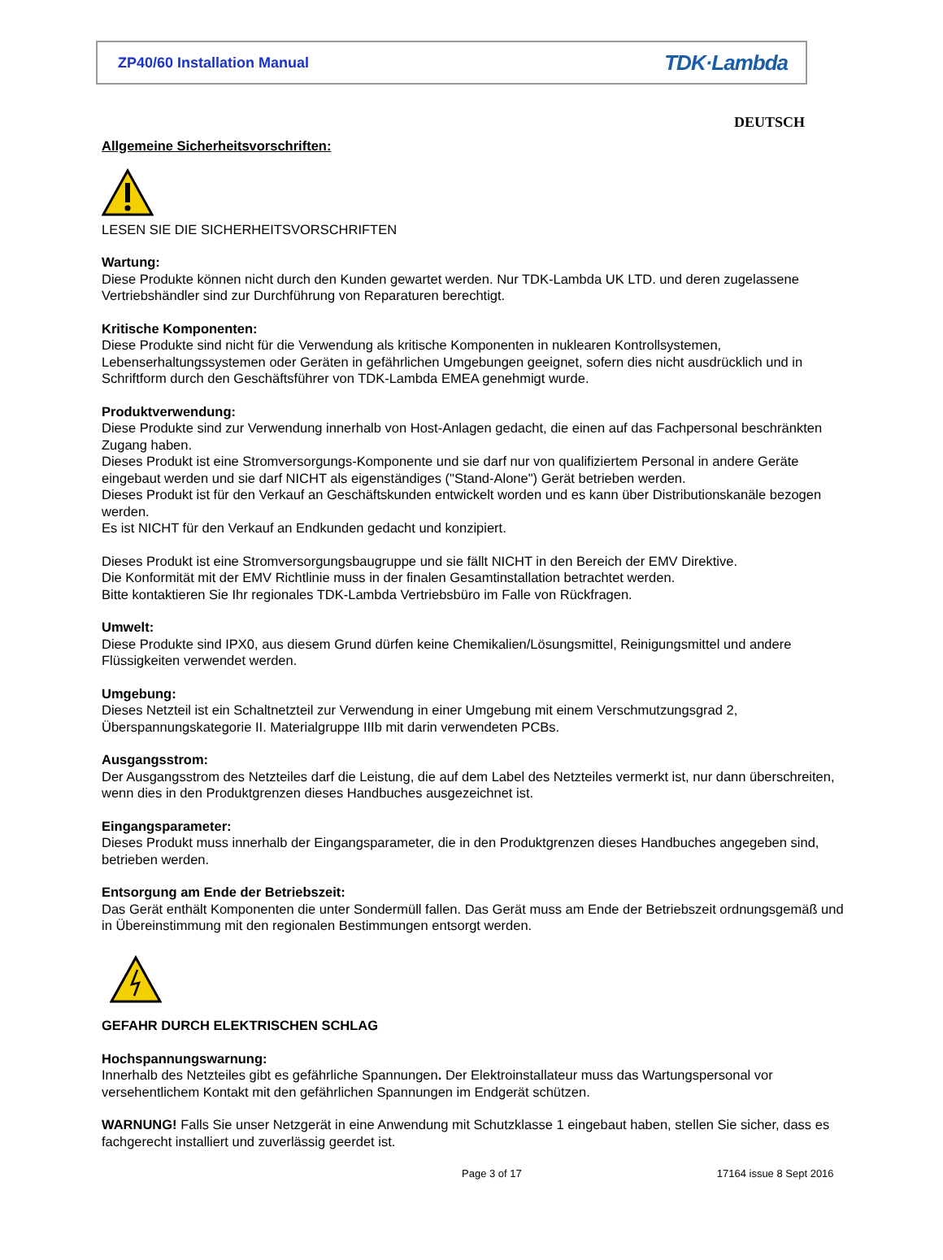ZP40/60 Installation Manual TDK·Lambda
DEUTSCH
Allgemeine Sicherheitsvorschriften:
LESEN SIE DIE SICHERHEITSVORSCHRIFTEN
Wartung:
Diese Produkte können nicht durch den Kunden gewartet werden. Nur TDK-Lambda UK LTD. und deren zugelassene Vertriebshändler sind zur Durchführung von Reparaturen berechtigt.
Kritische Komponenten:
Diese Produkte sind nicht für die Verwendung als kritische Komponenten in nuklearen Kontrollsystemen, Lebenserhaltungssystemen oder Geräten in gefährlichen Umgebungen geeignet, sofern dies nicht ausdrücklich und in Schriftform durch den Geschäftsführer von TDK-Lambda EMEA genehmigt wurde.
Produktverwendung:
Diese Produkte sind zur Verwendung innerhalb von Host-Anlagen gedacht, die einen auf das Fachpersonal beschränkten Zugang haben.
Dieses Produkt ist eine Stromversorgungs-Komponente und sie darf nur von qualifiziertem Personal in andere Geräte eingebaut werden und sie darf NICHT als eigenständiges ("Stand-Alone") Gerät betrieben werden.
Dieses Produkt ist für den Verkauf an Geschäftskunden entwickelt worden und es kann über Distributionskanäle bezogen werden.
Es ist NICHT für den Verkauf an Endkunden gedacht und konzipiert.
Dieses Produkt ist eine Stromversorgungsbaugruppe und sie fällt NICHT in den Bereich der EMV Direktive.
Die Konformität mit der EMV Richtlinie muss in der finalen Gesamtinstallation betrachtet werden.
Bitte kontaktieren Sie Ihr regionales TDK-Lambda Vertriebsbüro im Falle von Rückfragen.
Umwelt:
Diese Produkte sind IPX0, aus diesem Grund dürfen keine Chemikalien/Lösungsmittel, Reinigungsmittel und andere Flüssigkeiten verwendet werden.
Umgebung:
Dieses Netzteil ist ein Schaltnetzteil zur Verwendung in einer Umgebung mit einem Verschmutzungsgrad 2, Überspannungskategorie II. Materialgruppe IIIb mit darin verwendeten PCBs.
Ausgangsstrom:
Der Ausgangsstrom des Netzteiles darf die Leistung, die auf dem Label des Netzteiles vermerkt ist, nur dann überschreiten, wenn dies in den Produktgrenzen dieses Handbuches ausgezeichnet ist.
Eingangsparameter:
Dieses Produkt muss innerhalb der Eingangsparameter, die in den Produktgrenzen dieses Handbuches angegeben sind, betrieben werden.
Entsorgung am Ende der Betriebszeit:
Das Gerät enthält Komponenten die unter Sondermüll fallen. Das Gerät muss am Ende der Betriebszeit ordnungsgemäß und in Übereinstimmung mit den regionalen Bestimmungen entsorgt werden.
GEFAHR DURCH ELEKTRISCHEN SCHLAG
Hochspannungswarnung:
Innerhalb des Netzteiles gibt es gefährliche Spannungen. Der Elektroinstallateur muss das Wartungspersonal vor versehentlichem Kontakt mit den gefährlichen Spannungen im Endgerät schützen.
WARNUNG! Falls Sie unser Netzgerät in eine Anwendung mit Schutzklasse 1 eingebaut haben, stellen Sie sicher, dass es fachgerecht installiert und zuverlässig geerdet ist.
Page 3 of 17 17164 issue 8 Sept 2016